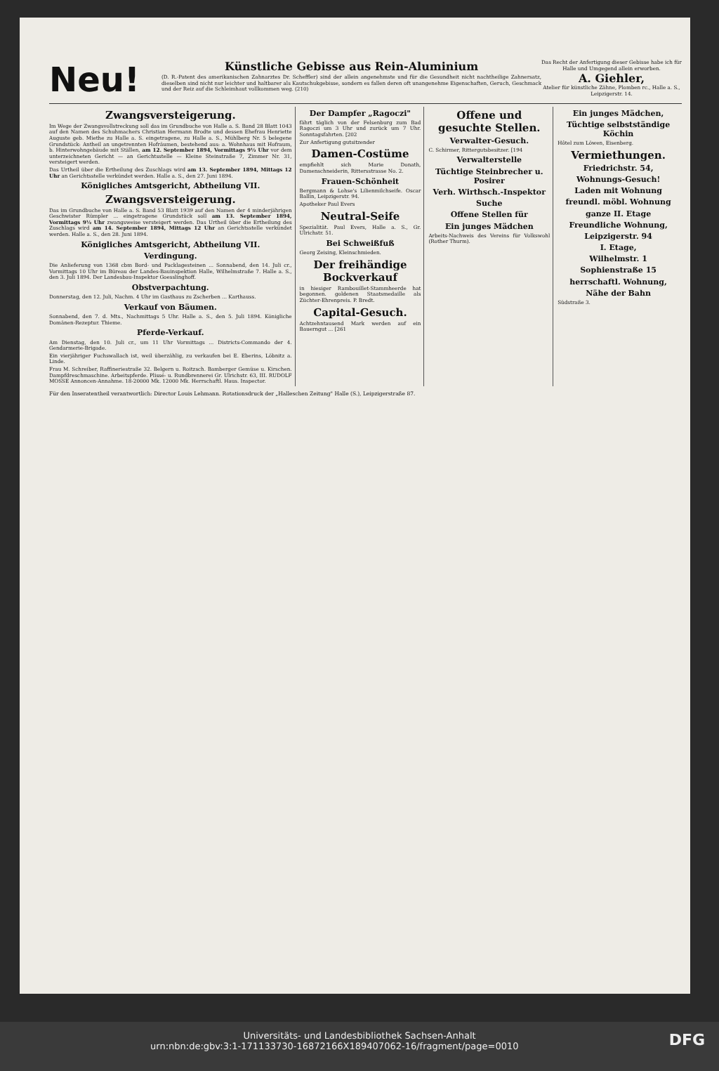Neu!
Künstliche Gebisse aus Rein-Aluminium
(D. R.-Patent des amerikanischen Zahnarztes Dr. Scheffler) sind der allein angenehmste und für die Gesundheit nicht nachtheilige Zahnersatz, dieselben sind nicht nur leichter und haltbarer als Kautschukgebisse, sondern es fallen deren oft unangenehme Eigenschaften, Geruch, Geschmack und der Reiz auf die Schleimhaut vollkommen weg. (210)
Das Recht der Anfertigung dieser Gebisse habe ich für Halle und Umgegend allein erworben.
A. Giehler,
Atelier für künstliche Zähne, Plomben rc., Halle a. S., Leipzigerstr. 14.
Zwangsversteigerung.
Im Wege der Zwangsvollstreckung soll das im Grundbuche von Halle a. S. Band 28 Blatt 1043 auf den Namen des Schuhmachers Christian Hermann Brodte und dessen Ehefrau Henriette Auguste geb. Miethe zu Halle a. S. eingetragene, zu Halle a. S., Mühlberg Nr. 5 belegene Grundstück: Antheil an ungetrennten Hofräumen, bestehend aus: a. Wohnhaus mit Hofraum, b. Hinterwohngebäude mit Ställen, am 12. September 1894, Vormittags 9½ Uhr vor dem unterzeichneten Gericht — an Gerichtsstelle — Kleine Steinstraße 7, Zimmer Nr. 31, versteigert werden.
Das Urtheil über die Ertheilung des Zuschlags wird am 13. September 1894, Mittags 12 Uhr an Gerichtsstelle verkündet werden. Halle a. S., den 27. Juni 1894.
Königliches Amtsgericht, Abtheilung VII.
Zwangsversteigerung.
Das im Grundbuche von Halle a. S. Band 53 Blatt 1939 auf den Namen der 4 minderjährigen Geschwister Rümpler ... eingetragene Grundstück soll am 13. September 1894, Vormittags 9½ Uhr zwangsweise versteigert werden. Das Urtheil über die Ertheilung des Zuschlags wird am 14. September 1894, Mittags 12 Uhr an Gerichtsstelle verkündet werden. Halle a. S., den 28. Juni 1894.
Königliches Amtsgericht, Abtheilung VII.
Verdingung.
Die Anlieferung von 1368 cbm Bord- und Packlagesteinen ... Sonnabend, den 14. Juli cr., Vormittags 10 Uhr im Büreau der Landes-Bauinspektion Halle, Wilhelmstraße 7. Halle a. S., den 3. Juli 1894. Der Landesbau-Inspektor Goesslinghoff.
Obstverpachtung.
Donnerstag, den 12. Juli, Nachm. 4 Uhr im Gasthaus zu Zscherben ... Karthauss.
Verkauf von Bäumen.
Sonnabend, den 7. d. Mts., Nachmittags 5 Uhr. Halle a. S., den 5. Juli 1894. Königliche Domänen-Rezeptur. Thieme.
Pferde-Verkauf.
Am Dienstag, den 10. Juli cr., um 11 Uhr Vormittags ... Districts-Commando der 4. Gendarmerie-Brigade.
Ein vierjähriger Fuchswallach ist, weil überzählig, zu verkaufen bei E. Eberins, Löbnitz a. Linde.
Frau M. Schreiber, Raffineriestraße 32. Belgern u. Roitzsch. Bamberger Gemüse u. Kirschen. Dampfdreschmaschine. Arbeitspferde. Plissé- u. Rundbrennerei Gr. Ulrichstr. 63, III. RUDOLF MOSSE Annoncen-Annahme. 18-20000 Mk. 12000 Mk. Herrschaftl. Haus. Inspector.
Der Dampfer „Ragoczi"
fährt täglich von der Felsenburg zum Bad Ragoczi um 3 Uhr und zurück um 7 Uhr. Sonntagsfahrten. [202
Zur Anfertigung gutsitzender
Damen-Costüme
empfiehlt sich Marie Donath, Damenschneiderin, Rittersstrasse No. 2.
Frauen-Schönheit
Bergmann & Lohse's Lilienmilchseife. Oscar Ballin, Leipzigerstr. 94.
Apotheker Paul Evers
Neutral-Seife
Spezialität. Paul Evers, Halle a. S., Gr. Ulrichstr. 51.
Bei Schweißfuß
Georg Zeising, Kleinschmieden.
Der freihändige Bockverkauf
in hiesiger Rambouillet-Stammheerde hat begonnen. goldenen Staatsmedaille als Züchter-Ehrenpreis. P. Bredt.
Capital-Gesuch.
Achtzehntausend Mark werden auf ein Bauerngut ... [261
Offene und gesuchte Stellen.
Verwalter-Gesuch.
C. Schirmer, Rittergutsbesitzer. [194
Verwalterstelle
Tüchtige Steinbrecher u. Posirer
Verh. Wirthsch.-Inspektor
Suche
Offene Stellen für
Ein junges Mädchen
Arbeits-Nachweis des Vereins für Volkswohl (Rother Thurm).
Ein junges Mädchen,
Tüchtige selbstständige Köchin
Hôtel zum Löwen, Eisenberg.
Vermiethungen.
Friedrichstr. 54,
Wohnungs-Gesuch!
Laden mit Wohnung
freundl. möbl. Wohnung
ganze II. Etage
Freundliche Wohnung,
Leipzigerstr. 94
I. Etage,
Wilhelmstr. 1
Sophienstraße 15
herrschaftl. Wohnung,
Nähe der Bahn
Südstraße 3.
Für den Inseratentheil verantwortlich: Director Louis Lehmann. Rotationsdruck der „Halleschen Zeitung" Halle (S.), Leipzigerstraße 87.
Universitäts- und Landesbibliothek Sachsen-Anhalt
urn:nbn:de:gbv:3:1-171133730-16872166X189407062-16/fragment/page=0010 DFG